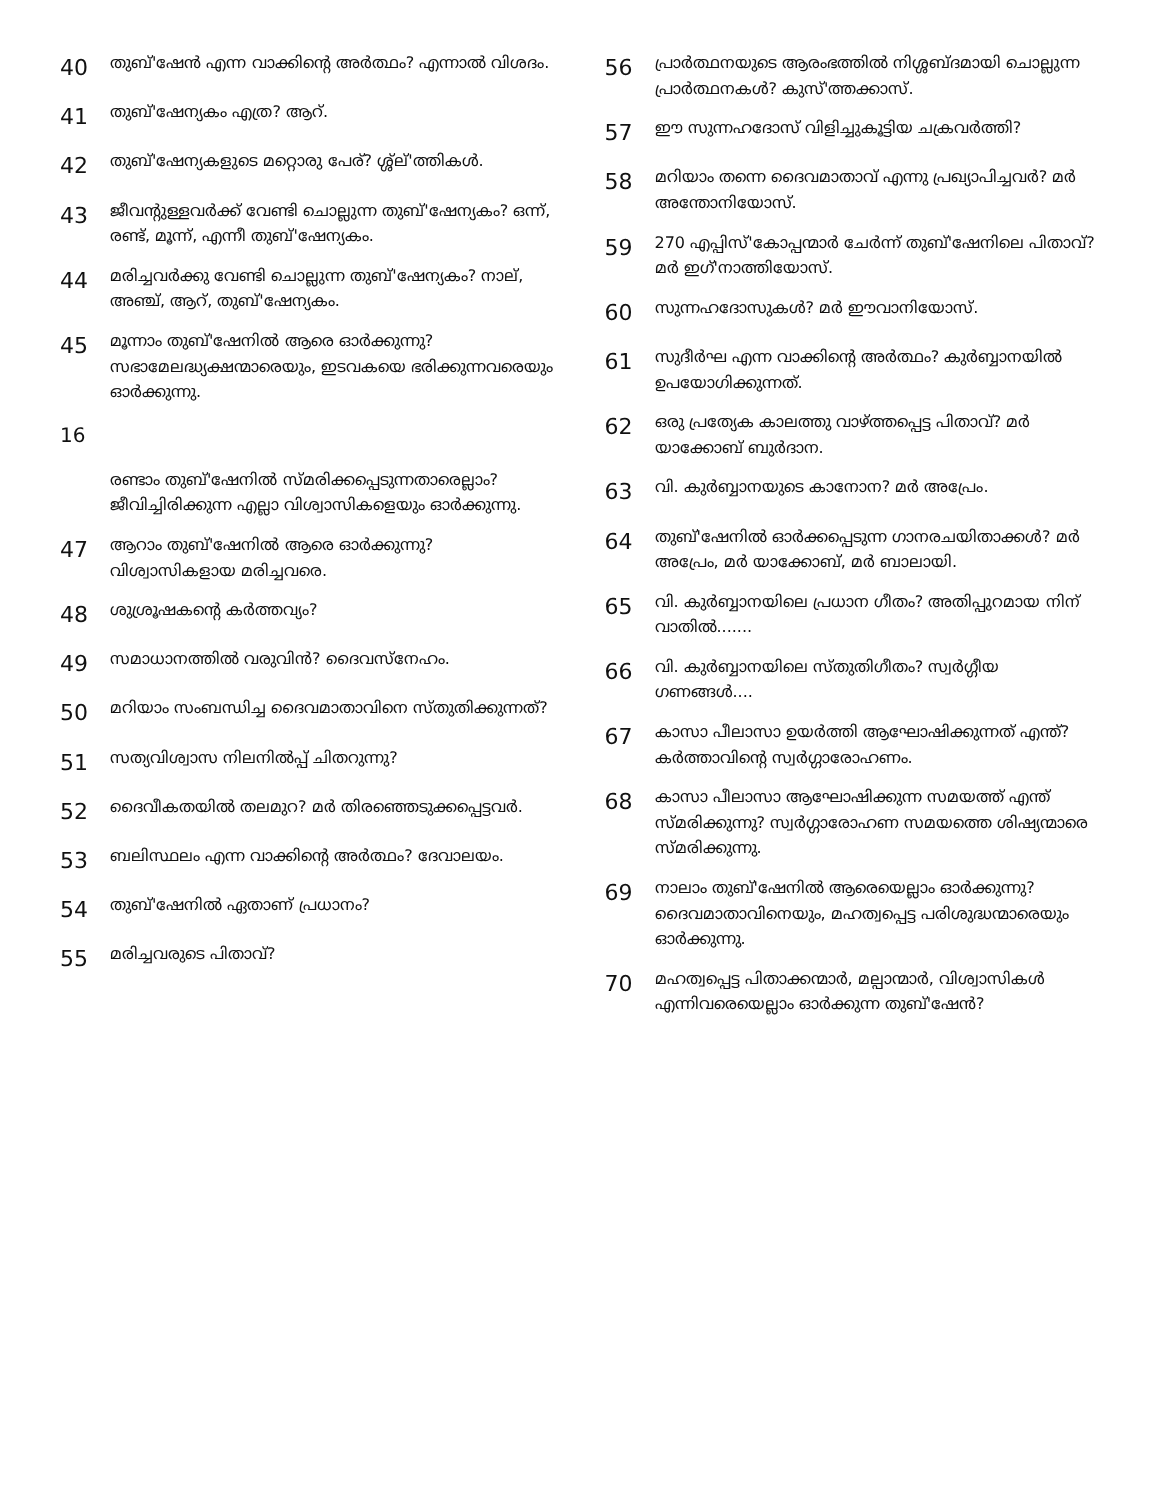40 തുബ്'ഷേൻ എന്ന വാക്കിൻ്റെ അർത്ഥം? എന്നാൽ വിശദം.
41 തുബ്'ഷേന്യകം എത്ര? ആറ്.
42 തുബ്'ഷേന്യകളുടെ മറ്റൊരു പേര്? ശ്ശ്ല്'ത്തികൾ.
43 ജീവന്റുള്ളവർക്ക് വേണ്ടി ചൊല്ലുന്ന തുബ്'ഷേന്യകം? ഒന്ന്, രണ്ട്, മൂന്ന്, എന്നീ തുബ്'ഷേന്യകം.
44 മരിച്ചവർക്കു വേണ്ടി ചൊല്ലുന്ന തുബ്'ഷേന്യകം? നാല്, അഞ്ച്, ആറ്, തുബ്'ഷേന്യകം.
45 മൂന്നാം തുബ്'ഷേനിൽ ആരെ ഓർക്കുന്നു? സഭാമേലദ്ധ്യക്ഷന്മാരെയും, ഇടവകയെ ഭരിക്കുന്നവരെയും ഓർക്കുന്നു.
16
രണ്ടാം തുബ്'ഷേനിൽ സ്മരിക്കപ്പെടുന്നതാരെല്ലാം? ജീവിച്ചിരിക്കുന്ന എല്ലാ വിശ്വാസികളെയും ഓർക്കുന്നു.
47 ആറാം തുബ്'ഷേനിൽ ആരെ ഓർക്കുന്നു? വിശ്വാസികളായ മരിച്ചവരെ.
48 ശുശ്രൂഷകൻ്റെ കർത്തവ്യം?
49 സമാധാനത്തിൽ വരുവിൻ? ദൈവസ്നേഹം.
50 മറിയാം സംബന്ധിച്ച ദൈവമാതാവിനെ സ്തുതിക്കുന്നത്?
51 സത്യവിശ്വാസ നിലനിൽപ്പ് ചിതറുന്നു?
52 ദൈവീകതയിൽ തലമുറ? മർ തിരഞ്ഞെടുക്കപ്പെട്ടവർ.
53 ബലിസ്ഥലം എന്ന വാക്കിൻ്റെ അർത്ഥം? ദേവാലയം.
54 തുബ്'ഷേനിൽ ഏതാണ് പ്രധാനം?
55 മരിച്ചവരുടെ പിതാവ്?
56 പ്രാർത്ഥനയുടെ ആരംഭത്തിൽ നിശ്ശബ്ദമായി ചൊല്ലുന്ന പ്രാർത്ഥനകൾ? കുസ്'ത്തക്കാസ്.
57 ഈ സുന്നഹദോസ് വിളിച്ചുകൂട്ടിയ ചക്രവർത്തി?
58 മറിയാം തന്നെ ദൈവമാതാവ് എന്നു പ്രഖ്യാപിച്ചവർ? മർ അന്തോനിയോസ്.
59 270 എപ്പിസ്'കോപ്പന്മാർ ചേർന്ന് തുബ്'ഷേനിലെ പിതാവ്? മർ ഇഗ്'നാത്തിയോസ്.
60 സുന്നഹദോസുകൾ? മർ ഈവാനിയോസ്.
61 സുദീർഘ എന്ന വാക്കിൻ്റെ അർത്ഥം? കുർബ്ബാനയിൽ ഉപയോഗിക്കുന്നത്.
62 ഒരു പ്രത്യേക കാലത്തു വാഴ്ത്തപ്പെട്ട പിതാവ്? മർ യാക്കോബ് ബുർദാന.
63 വി. കുർബ്ബാനയുടെ കാനോന? മർ അപ്രേം.
64 തുബ്'ഷേനിൽ ഓർക്കപ്പെടുന്ന ഗാനരചയിതാക്കൾ? മർ അപ്രേം, മർ യാക്കോബ്, മർ ബാലായി.
65 വി. കുർബ്ബാനയിലെ പ്രധാന ഗീതം? അതിപ്പുറമായ നിന് വാതിൽ.......
66 വി. കുർബ്ബാനയിലെ സ്തുതിഗീതം? സ്വർഗ്ഗീയ ഗണങ്ങൾ....
67 കാസാ പീലാസാ ഉയർത്തി ആഘോഷിക്കുന്നത് എന്ത്? കർത്താവിൻ്റെ സ്വർഗ്ഗാരോഹണം.
68 കാസാ പീലാസാ ആഘോഷിക്കുന്ന സമയത്ത് എന്ത് സ്മരിക്കുന്നു? സ്വർഗ്ഗാരോഹണ സമയത്തെ ശിഷ്യന്മാരെ സ്മരിക്കുന്നു.
69 നാലാം തുബ്'ഷേനിൽ ആരെയെല്ലാം ഓർക്കുന്നു? ദൈവമാതാവിനെയും, മഹത്വപ്പെട്ട പരിശുദ്ധന്മാരെയും ഓർക്കുന്നു.
70 മഹത്വപ്പെട്ട പിതാക്കന്മാർ, മല്പാന്മാർ, വിശ്വാസികൾ എന്നിവരെയെല്ലാം ഓർക്കുന്ന തുബ്'ഷേൻ?